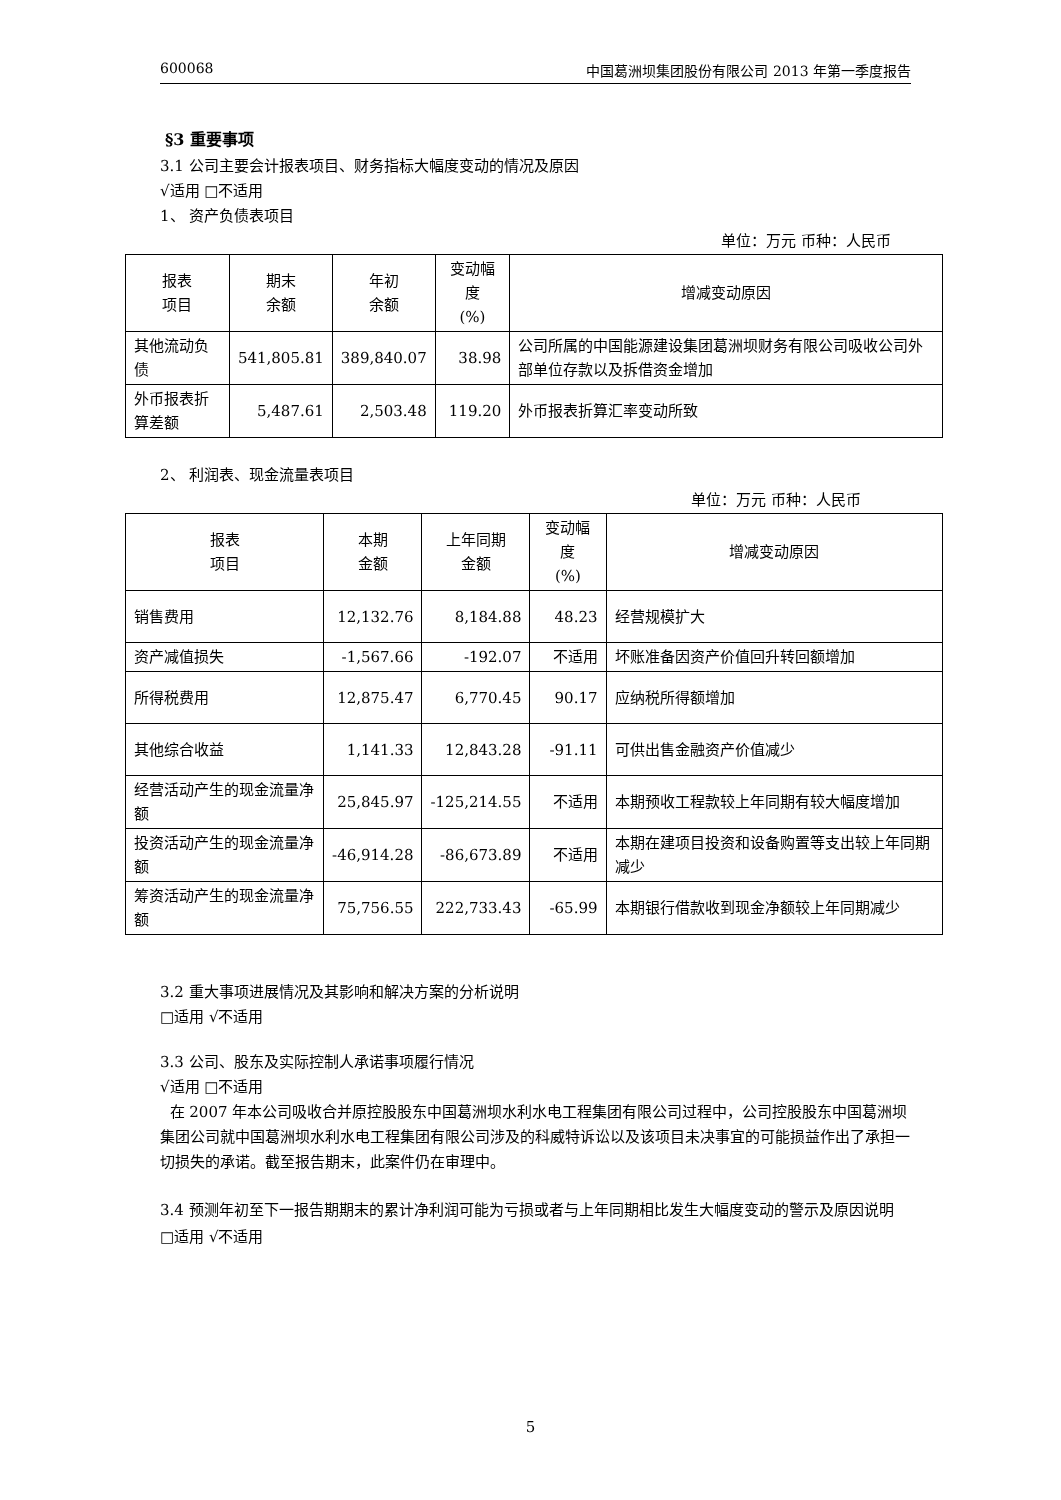600068 中国葛洲坝集团股份有限公司 2013 年第一季度报告
§3 重要事项
3.1 公司主要会计报表项目、财务指标大幅度变动的情况及原因
√适用 □不适用
1、 资产负债表项目
单位：万元 币种：人民币
| 报表 项目 | 期末 余额 | 年初 余额 | 变动幅度 (%) | 增减变动原因 |
| --- | --- | --- | --- | --- |
| 其他流动负债 | 541,805.81 | 389,840.07 | 38.98 | 公司所属的中国能源建设集团葛洲坝财务有限公司吸收公司外部单位存款以及拆借资金增加 |
| 外币报表折算差额 | 5,487.61 | 2,503.48 | 119.20 | 外币报表折算汇率变动所致 |
2、 利润表、现金流量表项目
单位：万元 币种：人民币
| 报表 项目 | 本期 金额 | 上年同期 金额 | 变动幅度 (%) | 增减变动原因 |
| --- | --- | --- | --- | --- |
| 销售费用 | 12,132.76 | 8,184.88 | 48.23 | 经营规模扩大 |
| 资产减值损失 | -1,567.66 | -192.07 | 不适用 | 坏账准备因资产价值回升转回额增加 |
| 所得税费用 | 12,875.47 | 6,770.45 | 90.17 | 应纳税所得额增加 |
| 其他综合收益 | 1,141.33 | 12,843.28 | -91.11 | 可供出售金融资产价值减少 |
| 经营活动产生的现金流量净额 | 25,845.97 | -125,214.55 | 不适用 | 本期预收工程款较上年同期有较大幅度增加 |
| 投资活动产生的现金流量净额 | -46,914.28 | -86,673.89 | 不适用 | 本期在建项目投资和设备购置等支出较上年同期减少 |
| 筹资活动产生的现金流量净额 | 75,756.55 | 222,733.43 | -65.99 | 本期银行借款收到现金净额较上年同期减少 |
3.2 重大事项进展情况及其影响和解决方案的分析说明
□适用 √不适用
3.3 公司、股东及实际控制人承诺事项履行情况
√适用 □不适用
在 2007 年本公司吸收合并原控股股东中国葛洲坝水利水电工程集团有限公司过程中，公司控股股东中国葛洲坝集团公司就中国葛洲坝水利水电工程集团有限公司涉及的科威特诉讼以及该项目未决事宜的可能损益作出了承担一切损失的承诺。截至报告期末，此案件仍在审理中。
3.4 预测年初至下一报告期期末的累计净利润可能为亏损或者与上年同期相比发生大幅度变动的警示及原因说明
□适用 √不适用
5